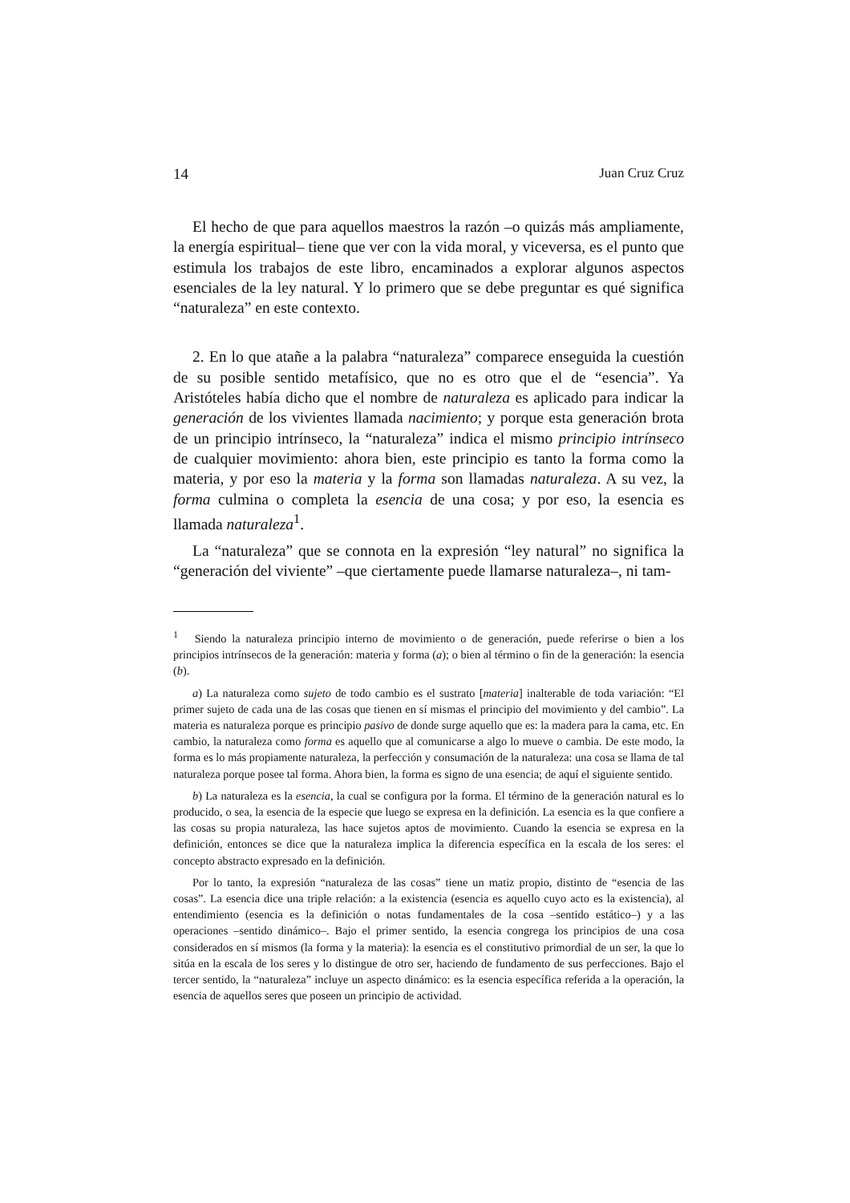14 Juan Cruz Cruz
El hecho de que para aquellos maestros la razón –o quizás más ampliamente, la energía espiritual– tiene que ver con la vida moral, y viceversa, es el punto que estimula los trabajos de este libro, encaminados a explorar algunos aspectos esenciales de la ley natural. Y lo primero que se debe preguntar es qué significa “naturaleza” en este contexto.
2. En lo que atañe a la palabra “naturaleza” comparece enseguida la cuestión de su posible sentido metafísico, que no es otro que el de “esencia”. Ya Aristóteles había dicho que el nombre de naturaleza es aplicado para indicar la generación de los vivientes llamada nacimiento; y porque esta generación brota de un principio intrínseco, la “naturaleza” indica el mismo principio intrínseco de cualquier movimiento: ahora bien, este principio es tanto la forma como la materia, y por eso la materia y la forma son llamadas naturaleza. A su vez, la forma culmina o completa la esencia de una cosa; y por eso, la esencia es llamada naturaleza<sup>1</sup>.
La “naturaleza” que se connota en la expresión “ley natural” no significa la “generación del viviente” –que ciertamente puede llamarse naturaleza–, ni tam-
<sup>1</sup> Siendo la naturaleza principio interno de movimiento o de generación, puede referirse o bien a los principios intrínsecos de la generación: materia y forma (a); o bien al término o fin de la generación: la esencia (b).
a) La naturaleza como sujeto de todo cambio es el sustrato [materia] inalterable de toda variación: “El primer sujeto de cada una de las cosas que tienen en sí mismas el principio del movimiento y del cambio”. La materia es naturaleza porque es principio pasivo de donde surge aquello que es: la madera para la cama, etc. En cambio, la naturaleza como forma es aquello que al comunicarse a algo lo mueve o cambia. De este modo, la forma es lo más propiamente naturaleza, la perfección y consumación de la naturaleza: una cosa se llama de tal naturaleza porque posee tal forma. Ahora bien, la forma es signo de una esencia; de aquí el siguiente sentido.
b) La naturaleza es la esencia, la cual se configura por la forma. El término de la generación natural es lo producido, o sea, la esencia de la especie que luego se expresa en la definición. La esencia es la que confiere a las cosas su propia naturaleza, las hace sujetos aptos de movimiento. Cuando la esencia se expresa en la definición, entonces se dice que la naturaleza implica la diferencia específica en la escala de los seres: el concepto abstracto expresado en la definición.
Por lo tanto, la expresión “naturaleza de las cosas” tiene un matiz propio, distinto de “esencia de las cosas”. La esencia dice una triple relación: a la existencia (esencia es aquello cuyo acto es la existencia), al entendimiento (esencia es la definición o notas fundamentales de la cosa –sentido estático–) y a las operaciones –sentido dinámico–. Bajo el primer sentido, la esencia congrega los principios de una cosa considerados en sí mismos (la forma y la materia): la esencia es el constitutivo primordial de un ser, la que lo sitúa en la escala de los seres y lo distingue de otro ser, haciendo de fundamento de sus perfecciones. Bajo el tercer sentido, la “naturaleza” incluye un aspecto dinámico: es la esencia específica referida a la operación, la esencia de aquellos seres que poseen un principio de actividad.